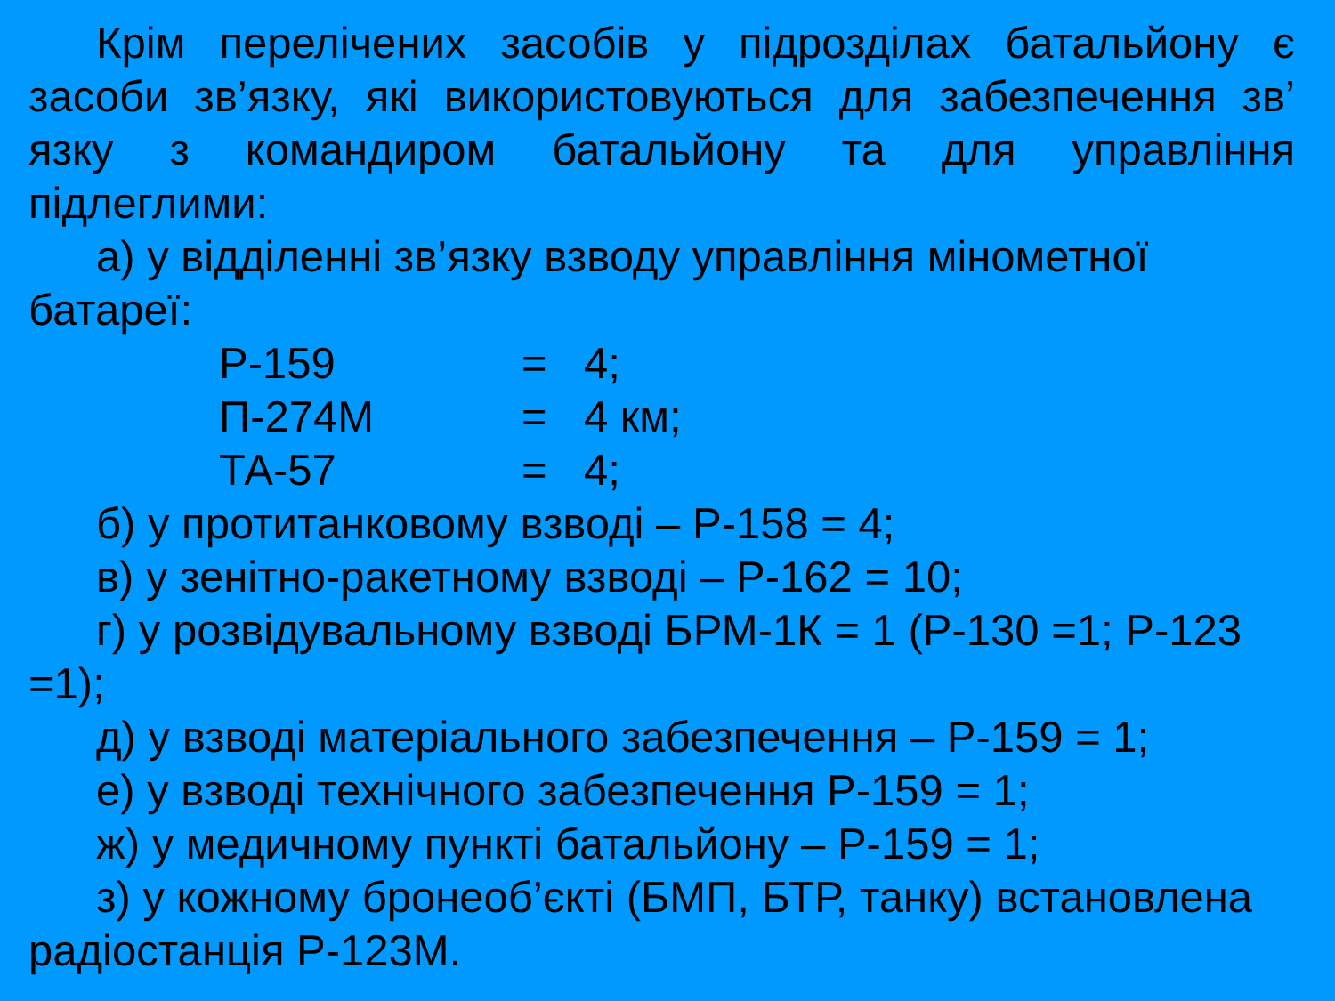Крім перелічених засобів у підрозділах батальйону є засоби зв’язку, які використовуються для забезпечення зв’ язку з командиром батальйону та для управління
підлеглими:
а) у відділенні зв’язку взводу управління мінометної батареї:
Р-159 = 4;
П-274М = 4 км;
ТА-57 = 4;
б) у протитанковому взводі – Р-158 = 4;
в) у зенітно-ракетному взводі – Р-162 = 10;
г) у розвідувальному взводі БРМ-1К = 1 (Р-130 =1; Р-123 =1);
д) у взводі матеріального забезпечення – Р-159 = 1;
е) у взводі технічного забезпечення Р-159 = 1;
ж) у медичному пункті батальйону – Р-159 = 1;
з) у кожному бронеоб’єкті (БМП, БТР, танку) встановлена радіостанція Р-123М.